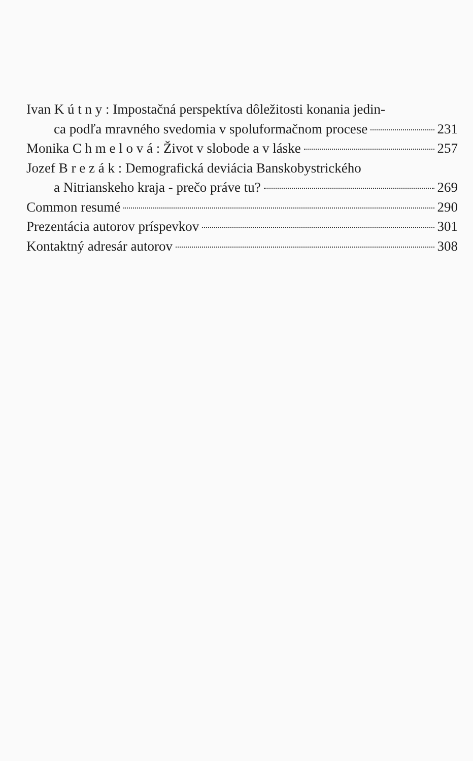Ivan K ú t n y : Impostačná perspektíva dôležitosti konania jedin-
ca podľa mravného svedomia v spoluformačnom procese 231
Monika C h m e l o v á : Život v slobode a v láske 257
Jozef B r e z á k : Demografická deviácia Banskobystrického
a Nitrianskeho kraja - prečo práve tu? 269
Common resumé 290
Prezentácia autorov príspevkov 301
Kontaktný adresár autorov 308